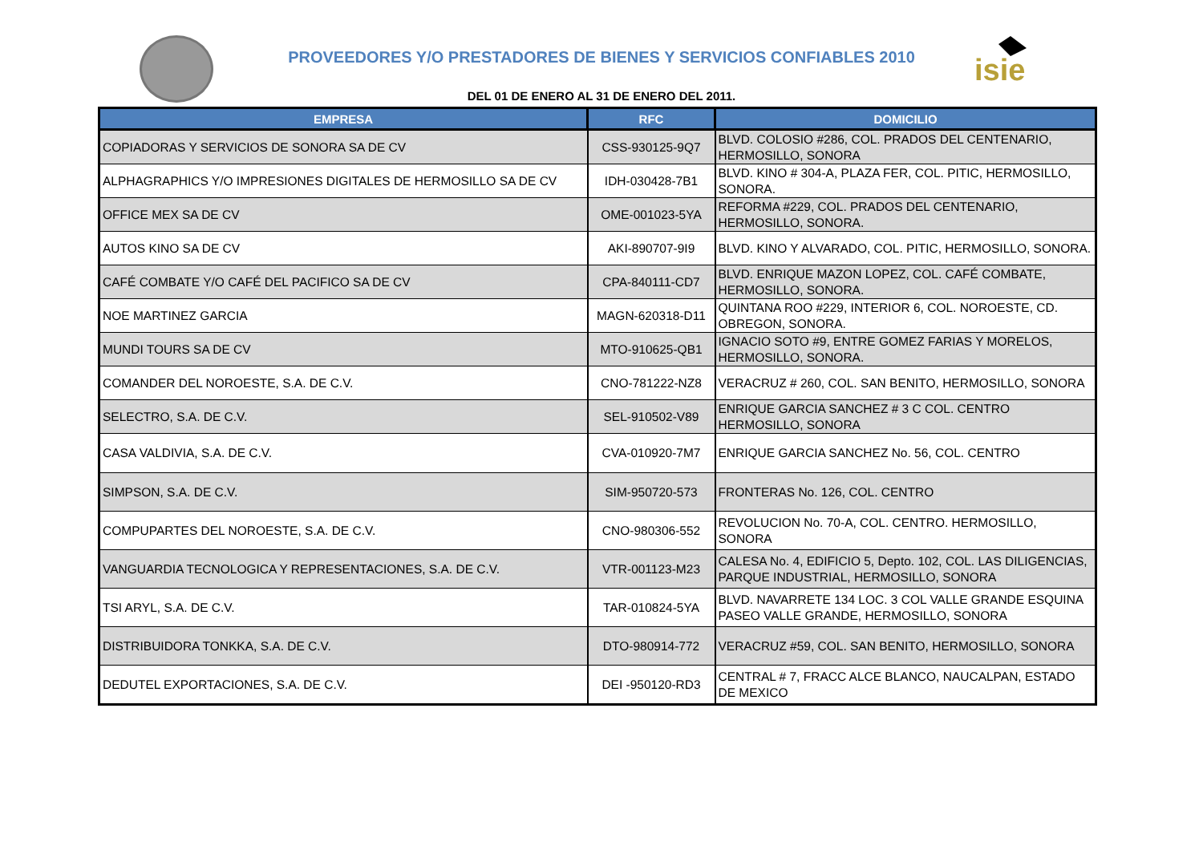isie
PROVEEDORES Y/O PRESTADORES DE BIENES Y SERVICIOS CONFIABLES 2010
DEL 01 DE ENERO AL 31 DE ENERO DEL 2011.
| EMPRESA | RFC | DOMICILIO |
| --- | --- | --- |
| COPIADORAS Y SERVICIOS DE SONORA SA DE CV | CSS-930125-9Q7 | BLVD. COLOSIO #286, COL. PRADOS DEL CENTENARIO, HERMOSILLO, SONORA |
| ALPHAGRAPHICS Y/O IMPRESIONES DIGITALES DE HERMOSILLO SA DE CV | IDH-030428-7B1 | BLVD. KINO # 304-A, PLAZA FER, COL. PITIC, HERMOSILLO, SONORA. |
| OFFICE MEX SA DE CV | OME-001023-5YA | REFORMA #229, COL. PRADOS DEL CENTENARIO, HERMOSILLO, SONORA. |
| AUTOS KINO SA DE CV | AKI-890707-9I9 | BLVD. KINO Y ALVARADO, COL. PITIC, HERMOSILLO, SONORA. |
| CAFÉ COMBATE Y/O CAFÉ DEL PACIFICO SA DE CV | CPA-840111-CD7 | BLVD. ENRIQUE MAZON LOPEZ, COL. CAFÉ COMBATE, HERMOSILLO, SONORA. |
| NOE MARTINEZ GARCIA | MAGN-620318-D11 | QUINTANA ROO #229, INTERIOR 6, COL. NOROESTE, CD. OBREGON, SONORA. |
| MUNDI TOURS SA DE CV | MTO-910625-QB1 | IGNACIO SOTO #9, ENTRE GOMEZ FARIAS Y MORELOS, HERMOSILLO, SONORA. |
| COMANDER DEL NOROESTE, S.A. DE C.V. | CNO-781222-NZ8 | VERACRUZ # 260, COL. SAN BENITO, HERMOSILLO, SONORA |
| SELECTRO, S.A. DE C.V. | SEL-910502-V89 | ENRIQUE GARCIA SANCHEZ # 3 C COL. CENTRO HERMOSILLO, SONORA |
| CASA VALDIVIA, S.A. DE C.V. | CVA-010920-7M7 | ENRIQUE GARCIA SANCHEZ No. 56, COL. CENTRO |
| SIMPSON, S.A. DE C.V. | SIM-950720-573 | FRONTERAS No. 126, COL. CENTRO |
| COMPUPARTES DEL NOROESTE, S.A. DE C.V. | CNO-980306-552 | REVOLUCION No. 70-A, COL. CENTRO. HERMOSILLO, SONORA |
| VANGUARDIA TECNOLOGICA Y REPRESENTACIONES, S.A. DE C.V. | VTR-001123-M23 | CALESA No. 4, EDIFICIO 5, Depto. 102, COL. LAS DILIGENCIAS, PARQUE INDUSTRIAL, HERMOSILLO, SONORA |
| TSI ARYL, S.A. DE C.V. | TAR-010824-5YA | BLVD. NAVARRETE 134 LOC. 3 COL VALLE GRANDE ESQUINA PASEO VALLE GRANDE, HERMOSILLO, SONORA |
| DISTRIBUIDORA TONKKA, S.A. DE C.V. | DTO-980914-772 | VERACRUZ #59, COL. SAN BENITO, HERMOSILLO, SONORA |
| DEDUTEL EXPORTACIONES, S.A. DE C.V. | DEI -950120-RD3 | CENTRAL # 7, FRACC ALCE BLANCO, NAUCALPAN, ESTADO DE MEXICO |